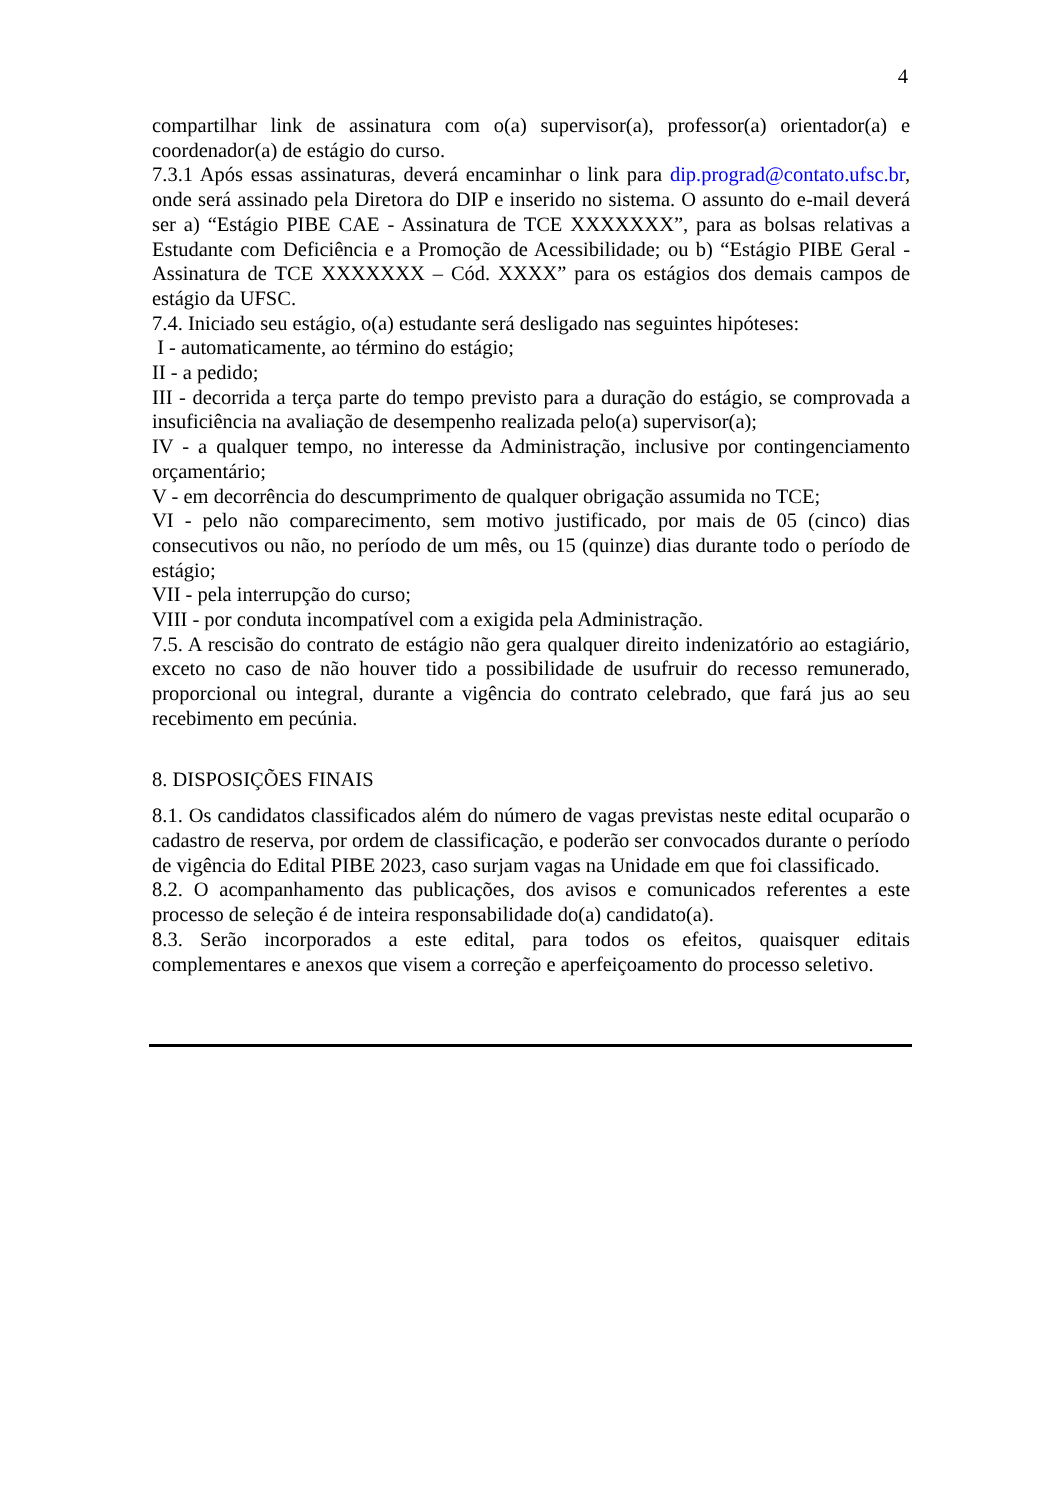4
compartilhar link de assinatura com o(a) supervisor(a), professor(a) orientador(a) e coordenador(a) de estágio do curso.
7.3.1 Após essas assinaturas, deverá encaminhar o link para dip.prograd@contato.ufsc.br, onde será assinado pela Diretora do DIP e inserido no sistema. O assunto do e-mail deverá ser a) “Estágio PIBE CAE - Assinatura de TCE XXXXXXX”, para as bolsas relativas a Estudante com Deficiência e a Promoção de Acessibilidade; ou b) “Estágio PIBE Geral - Assinatura de TCE XXXXXXX – Cód. XXXX” para os estágios dos demais campos de estágio da UFSC.
7.4. Iniciado seu estágio, o(a) estudante será desligado nas seguintes hipóteses:
I - automaticamente, ao término do estágio;
II - a pedido;
III - decorrida a terça parte do tempo previsto para a duração do estágio, se comprovada a insuficiência na avaliação de desempenho realizada pelo(a) supervisor(a);
IV - a qualquer tempo, no interesse da Administração, inclusive por contingenciamento orçamentário;
V - em decorrência do descumprimento de qualquer obrigação assumida no TCE;
VI - pelo não comparecimento, sem motivo justificado, por mais de 05 (cinco) dias consecutivos ou não, no período de um mês, ou 15 (quinze) dias durante todo o período de estágio;
VII - pela interrupção do curso;
VIII - por conduta incompatível com a exigida pela Administração.
7.5. A rescisão do contrato de estágio não gera qualquer direito indenizatório ao estagiário, exceto no caso de não houver tido a possibilidade de usufruir do recesso remunerado, proporcional ou integral, durante a vigência do contrato celebrado, que fará jus ao seu recebimento em pecúnia.
8. DISPOSIÇÕES FINAIS
8.1. Os candidatos classificados além do número de vagas previstas neste edital ocuparão o cadastro de reserva, por ordem de classificação, e poderão ser convocados durante o período de vigência do Edital PIBE 2023, caso surjam vagas na Unidade em que foi classificado.
8.2. O acompanhamento das publicações, dos avisos e comunicados referentes a este processo de seleção é de inteira responsabilidade do(a) candidato(a).
8.3. Serão incorporados a este edital, para todos os efeitos, quaisquer editais complementares e anexos que visem a correção e aperfeiçoamento do processo seletivo.